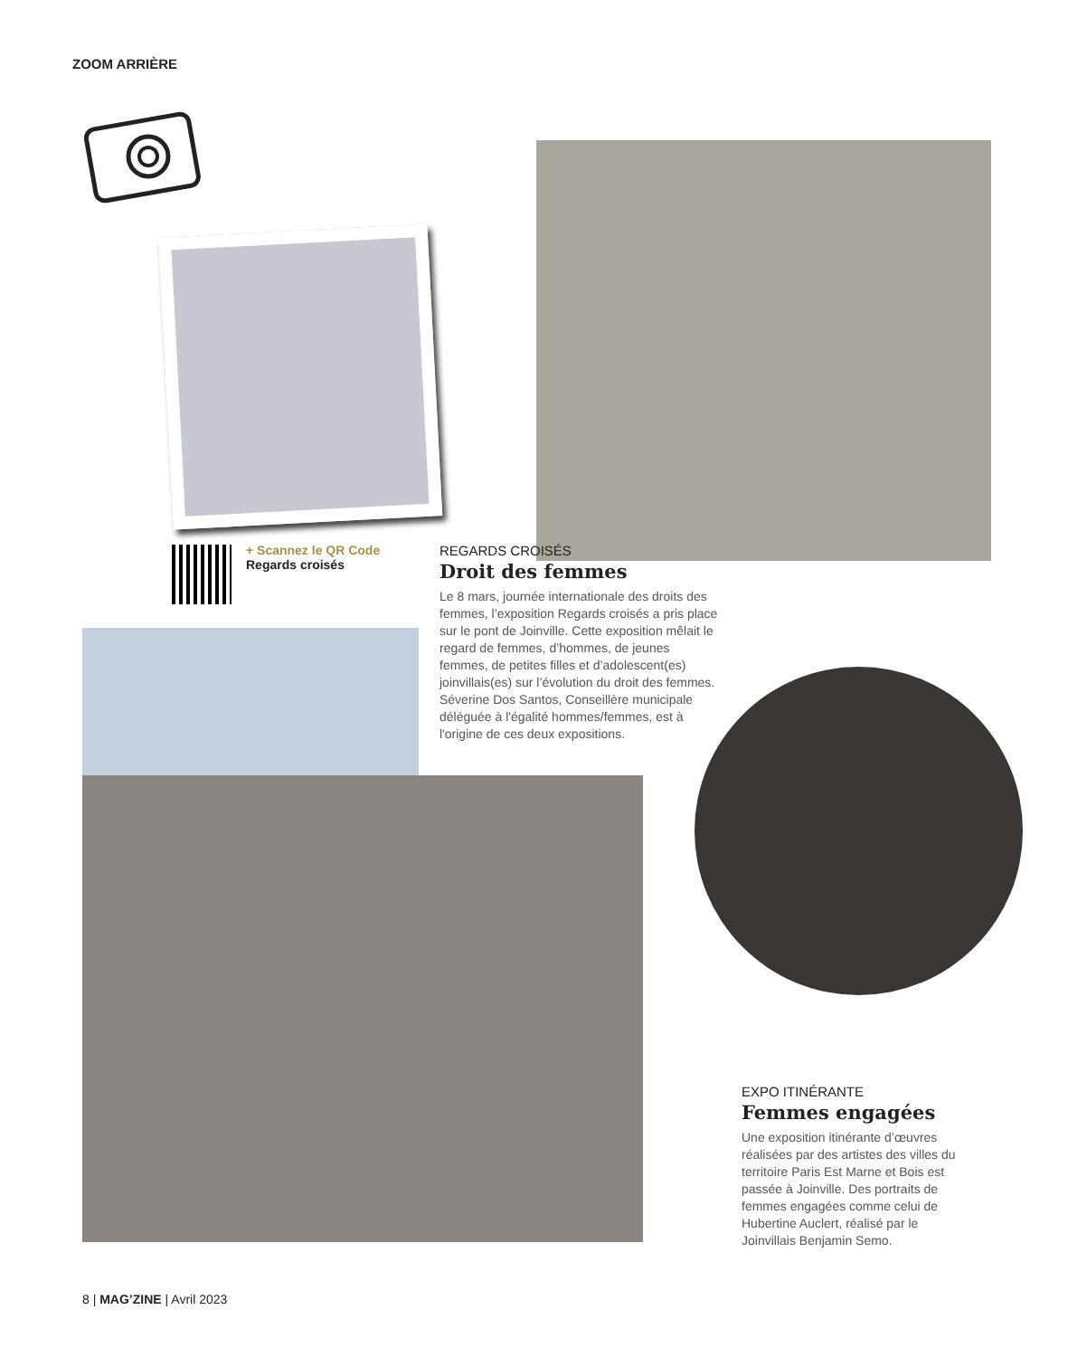ZOOM ARRIÈRE
+ Scannez le QR Code
Regards croisés
REGARDS CROISÉS
Droit des femmes
Le 8 mars, journée internationale des droits des femmes, l’exposition Regards croisés a pris place sur le pont de Joinville. Cette exposition mêlait le regard de femmes, d’hommes, de jeunes femmes, de petites filles et d’adolescent(es) joinvillais(es) sur l’évolution du droit des femmes. Séverine Dos Santos, Conseillère municipale déléguée à l'égalité hommes/femmes, est à l'origine de ces deux expositions.
EXPO ITINÉRANTE
Femmes engagées
Une exposition itinérante d’œuvres réalisées par des artistes des villes du territoire Paris Est Marne et Bois est passée à Joinville. Des portraits de femmes engagées comme celui de Hubertine Auclert, réalisé par le Joinvillais Benjamin Semo.
8 | MAG’ZINE | Avril 2023